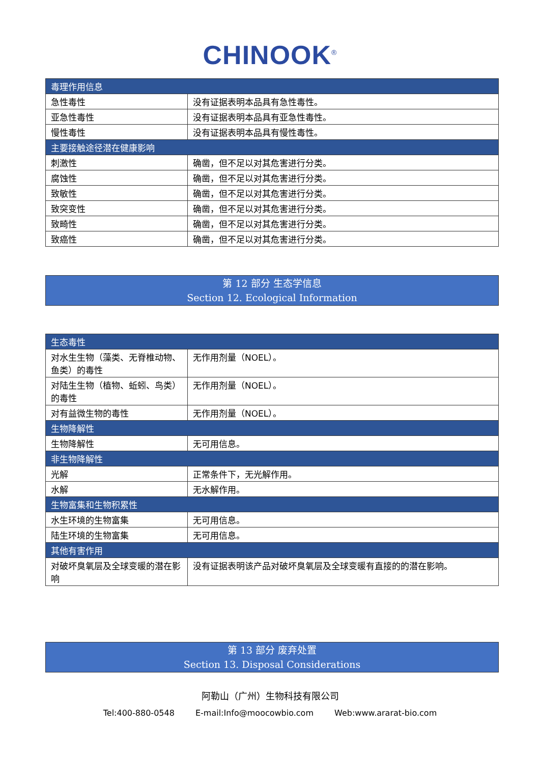CHINOOK<sup>®</sup>
| 毒理作用信息 | |
| 急性毒性 | 没有证据表明本品具有急性毒性。 |
| 亚急性毒性 | 没有证据表明本品具有亚急性毒性。 |
| 慢性毒性 | 没有证据表明本品具有慢性毒性。 |
| 主要接触途径潜在健康影响 | |
| 刺激性 | 确凿，但不足以对其危害进行分类。 |
| 腐蚀性 | 确凿，但不足以对其危害进行分类。 |
| 致敏性 | 确凿，但不足以对其危害进行分类。 |
| 致突变性 | 确凿，但不足以对其危害进行分类。 |
| 致畸性 | 确凿，但不足以对其危害进行分类。 |
| 致癌性 | 确凿，但不足以对其危害进行分类。 |
第 12 部分 生态学信息
Section 12. Ecological Information
| 生态毒性 | |
| 对水生生物（藻类、无脊椎动物、鱼类）的毒性 | 无作用剂量（NOEL）。 |
| 对陆生生物（植物、蚯蚓、鸟类）的毒性 | 无作用剂量（NOEL）。 |
| 对有益微生物的毒性 | 无作用剂量（NOEL）。 |
| 生物降解性 | |
| 生物降解性 | 无可用信息。 |
| 非生物降解性 | |
| 光解 | 正常条件下，无光解作用。 |
| 水解 | 无水解作用。 |
| 生物富集和生物积累性 | |
| 水生环境的生物富集 | 无可用信息。 |
| 陆生环境的生物富集 | 无可用信息。 |
| 其他有害作用 | |
| 对破坏臭氧层及全球变暖的潜在影响 | 没有证据表明该产品对破坏臭氧层及全球变暖有直接的的潜在影响。 |
第 13 部分 废弃处置
Section 13. Disposal Considerations
阿勒山（广州）生物科技有限公司
Tel:400-880-0548 E-mail:Info@moocowbio.com Web:www.ararat-bio.com